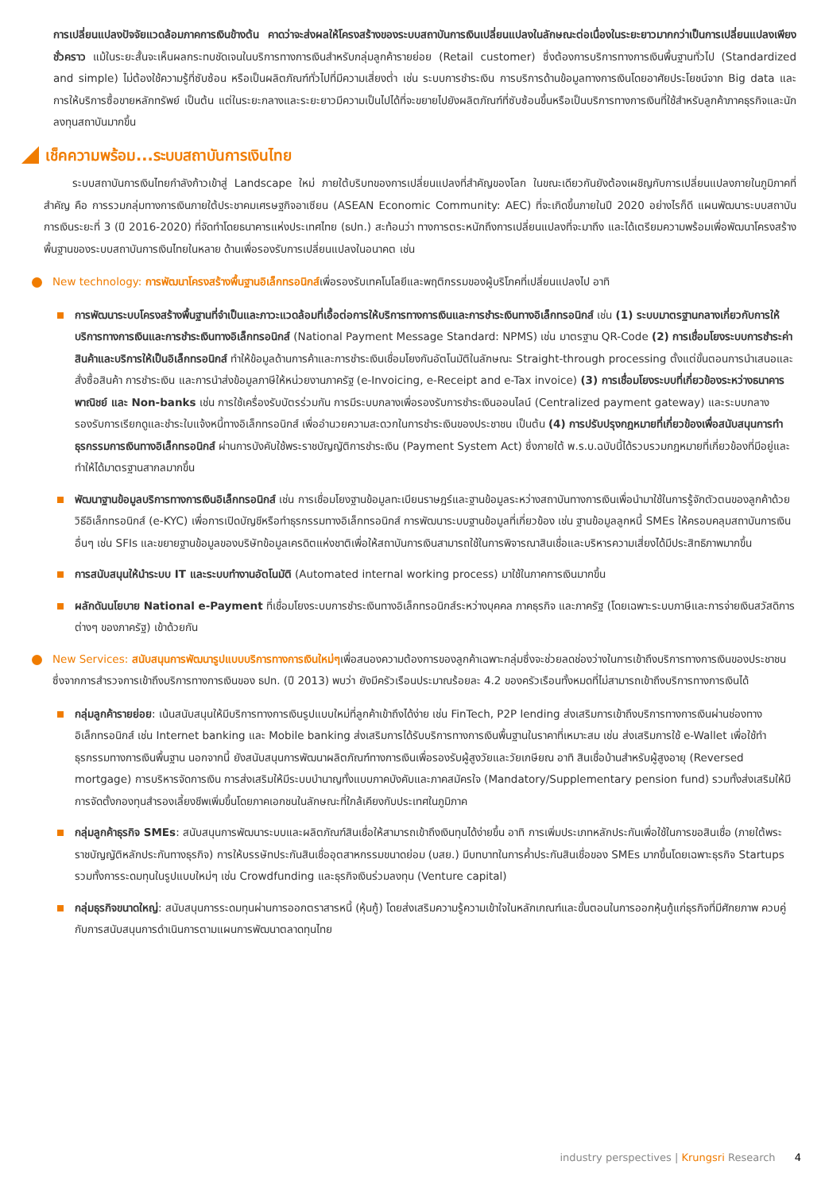การเปลี่ยนแปลงปัจจัยแวดล้อมภาคการเงินข้างต้น คาดว่าจะส่งผลให้โครงสร้างของระบบสถาบันการเงินเปลี่ยนแปลงในลักษณะต่อเนื่องในระยะยาวมากกว่าเป็นการเปลี่ยนแปลงเพียงชั่วคราว แม้ในระยะสั้นจะเห็นผลกระทบชัดเจนในบริการทางการเงินสำหรับกลุ่มลูกค้ารายย่อย (Retail customer) ซึ่งต้องการบริการทางการเงินพื้นฐานทั่วไป (Standardized and simple) ไม่ต้องใช้ความรู้ที่ซับซ้อน หรือเป็นผลิตภัณฑ์ทั่วไปที่มีความเสี่ยงต่ำ เช่น ระบบการชำระเงิน การบริการด้านข้อมูลทางการเงินโดยอาศัยประโยชน์จาก Big data และการให้บริการซื้อขายหลักทรัพย์ เป็นต้น แต่ในระยะกลางและระยะยาวมีความเป็นไปได้ที่จะขยายไปยังผลิตภัณฑ์ที่ซับซ้อนขึ้นหรือเป็นบริการทางการเงินที่ใช้สำหรับลูกค้าภาคธุรกิจและนักลงทุนสถาบันมากขึ้น
เช็คความพร้อม...ระบบสถาบันการเงินไทย
ระบบสถาบันการเงินไทยกำลังก้าวเข้าสู่ Landscape ใหม่ ภายใต้บริบทของการเปลี่ยนแปลงที่สำคัญของโลก ในขณะเดียวกันยังต้องเผชิญกับการเปลี่ยนแปลงภายในภูมิภาคที่สำคัญ คือ การรวมกลุ่มทางการเงินภายใต้ประชาคมเศรษฐกิจอาเซียน (ASEAN Economic Community: AEC) ที่จะเกิดขึ้นภายในปี 2020 อย่างไรก็ดี แผนพัฒนาระบบสถาบันการเงินระยะที่ 3 (ปี 2016-2020) ที่จัดทำโดยธนาคารแห่งประเทศไทย (ธปท.) สะท้อนว่า ทางการตระหนักถึงการเปลี่ยนแปลงที่จะมาถึง และได้เตรียมความพร้อมเพื่อพัฒนาโครงสร้างพื้นฐานของระบบสถาบันการเงินไทยในหลาย ด้านเพื่อรองรับการเปลี่ยนแปลงในอนาคต เช่น
New technology: การพัฒนาโครงสร้างพื้นฐานอิเล็กทรอนิกส์เพื่อรองรับเทคโนโลยีและพฤติกรรมของผู้บริโภคที่เปลี่ยนแปลงไป อาทิ
การพัฒนาระบบโครงสร้างพื้นฐานที่จำเป็นและภาวะแวดล้อมที่เอื้อต่อการให้บริการทางการเงินและการชำระเงินทางอิเล็กทรอนิกส์ เช่น (1) ระบบมาตรฐานกลางเกี่ยวกับการให้บริการทางการเงินและการชำระเงินทางอิเล็กทรอนิกส์ (National Payment Message Standard: NPMS) เช่น มาตรฐาน QR-Code (2) การเชื่อมโยงระบบการชำระค่าสินค้าและบริการให้เป็นอิเล็กทรอนิกส์ ทำให้ข้อมูลด้านการค้าและการชำระเงินเชื่อมโยงกันอัตโนมัติในลักษณะ Straight-through processing ตั้งแต่ขั้นตอนการนำเสนอและสั่งซื้อสินค้า การชำระเงิน และการนำส่งข้อมูลภาษีให้หน่วยงานภาครัฐ (e-Invoicing, e-Receipt and e-Tax invoice) (3) การเชื่อมโยงระบบที่เกี่ยวข้องระหว่างธนาคารพาณิชย์ และ Non-banks เช่น การใช้เครื่องรับบัตรร่วมกัน การมีระบบกลางเพื่อรองรับการชำระเงินออนไลน์ (Centralized payment gateway) และระบบกลางรองรับการเรียกดูและชำระใบแจ้งหนี้ทางอิเล็กทรอนิกส์ เพื่ออำนวยความสะดวกในการชำระเงินของประชาชน เป็นต้น (4) การปรับปรุงกฎหมายที่เกี่ยวข้องเพื่อสนับสนุนการทำธุรกรรมการเงินทางอิเล็กทรอนิกส์ ผ่านการบังคับใช้พระราชบัญญัติการชำระเงิน (Payment System Act) ซึ่งภายใต้ พ.ร.บ.ฉบับนี้ได้รวบรวมกฎหมายที่เกี่ยวข้องที่มีอยู่และทำให้ได้มาตรฐานสากลมากขึ้น
พัฒนาฐานข้อมูลบริการทางการเงินอิเล็กทรอนิกส์ เช่น การเชื่อมโยงฐานข้อมูลทะเบียนราษฎร์และฐานข้อมูลระหว่างสถาบันทางการเงินเพื่อนำมาใช้ในการรู้จักตัวตนของลูกค้าด้วยวิธีอิเล็กทรอนิกส์ (e-KYC) เพื่อการเปิดบัญชีหรือทำธุรกรรมทางอิเล็กทรอนิกส์ การพัฒนาระบบฐานข้อมูลที่เกี่ยวข้อง เช่น ฐานข้อมูลลูกหนี้ SMEs ให้ครอบคลุมสถาบันการเงินอื่นๆ เช่น SFIs และขยายฐานข้อมูลของบริษัทข้อมูลเครดิตแห่งชาติเพื่อให้สถาบันการเงินสามารถใช้ในการพิจารณาสินเชื่อและบริหารความเสี่ยงได้มีประสิทธิภาพมากขึ้น
การสนับสนุนให้นำระบบ IT และระบบทำงานอัตโนมัติ (Automated internal working process) มาใช้ในภาคการเงินมากขึ้น
ผลักดันนโยบาย National e-Payment ที่เชื่อมโยงระบบการชำระเงินทางอิเล็กทรอนิกส์ระหว่างบุคคล ภาคธุรกิจ และภาครัฐ (โดยเฉพาะระบบภาษีและการจ่ายเงินสวัสดิการต่างๆ ของภาครัฐ) เข้าด้วยกัน
New Services: สนับสนุนการพัฒนารูปแบบบริการทางการเงินใหม่ๆเพื่อสนองความต้องการของลูกค้าเฉพาะกลุ่มซึ่งจะช่วยลดช่องว่างในการเข้าถึงบริการทางการเงินของประชาชน ซึ่งจากการสำรวจการเข้าถึงบริการทางการเงินของ ธปท. (ปี 2013) พบว่า ยังมีครัวเรือนประมาณร้อยละ 4.2 ของครัวเรือนทั้งหมดที่ไม่สามารถเข้าถึงบริการทางการเงินได้
กลุ่มลูกค้ารายย่อย: เน้นสนับสนุนให้มีบริการทางการเงินรูปแบบใหม่ที่ลูกค้าเข้าถึงได้ง่าย เช่น FinTech, P2P lending ส่งเสริมการเข้าถึงบริการทางการเงินผ่านช่องทางอิเล็กทรอนิกส์ เช่น Internet banking และ Mobile banking ส่งเสริมการได้รับบริการทางการเงินพื้นฐานในราคาที่เหมาะสม เช่น ส่งเสริมการใช้ e-Wallet เพื่อใช้ทำธุรกรรมทางการเงินพื้นฐาน นอกจากนี้ ยังสนับสนุนการพัฒนาผลิตภัณฑ์ทางการเงินเพื่อรองรับผู้สูงวัยและวัยเกษียณ อาทิ สินเชื่อบ้านสำหรับผู้สูงอายุ (Reversed mortgage) การบริหารจัดการเงิน การส่งเสริมให้มีระบบบำนาญทั้งแบบภาคบังคับและภาคสมัครใจ (Mandatory/Supplementary pension fund) รวมทั้งส่งเสริมให้มีการจัดตั้งกองทุนสำรองเลี้ยงชีพเพิ่มขึ้นโดยภาคเอกชนในลักษณะที่ใกล้เคียงกับประเทศในภูมิภาค
กลุ่มลูกค้าธุรกิจ SMEs: สนับสนุนการพัฒนาระบบและผลิตภัณฑ์สินเชื่อให้สามารถเข้าถึงเงินทุนได้ง่ายขึ้น อาทิ การเพิ่มประเภทหลักประกันเพื่อใช้ในการขอสินเชื่อ (ภายใต้พระราชบัญญัติหลักประกันทางธุรกิจ) การให้บรรษัทประกันสินเชื่ออุตสาหกรรมขนาดย่อม (บสย.) มีบทบาทในการค้ำประกันสินเชื่อของ SMEs มากขึ้นโดยเฉพาะธุรกิจ Startups รวมทั้งการระดมทุนในรูปแบบใหม่ๆ เช่น Crowdfunding และธุรกิจเงินร่วมลงทุน (Venture capital)
กลุ่มธุรกิจขนาดใหญ่: สนับสนุนการระดมทุนผ่านการออกตราสารหนี้ (หุ้นกู้) โดยส่งเสริมความรู้ความเข้าใจในหลักเกณฑ์และขั้นตอนในการออกหุ้นกู้แก่ธุรกิจที่มีศักยภาพ ควบคู่กับการสนับสนุนการดำเนินการตามแผนการพัฒนาตลาดทุนไทย
industry perspectives | Krungsri Research 4